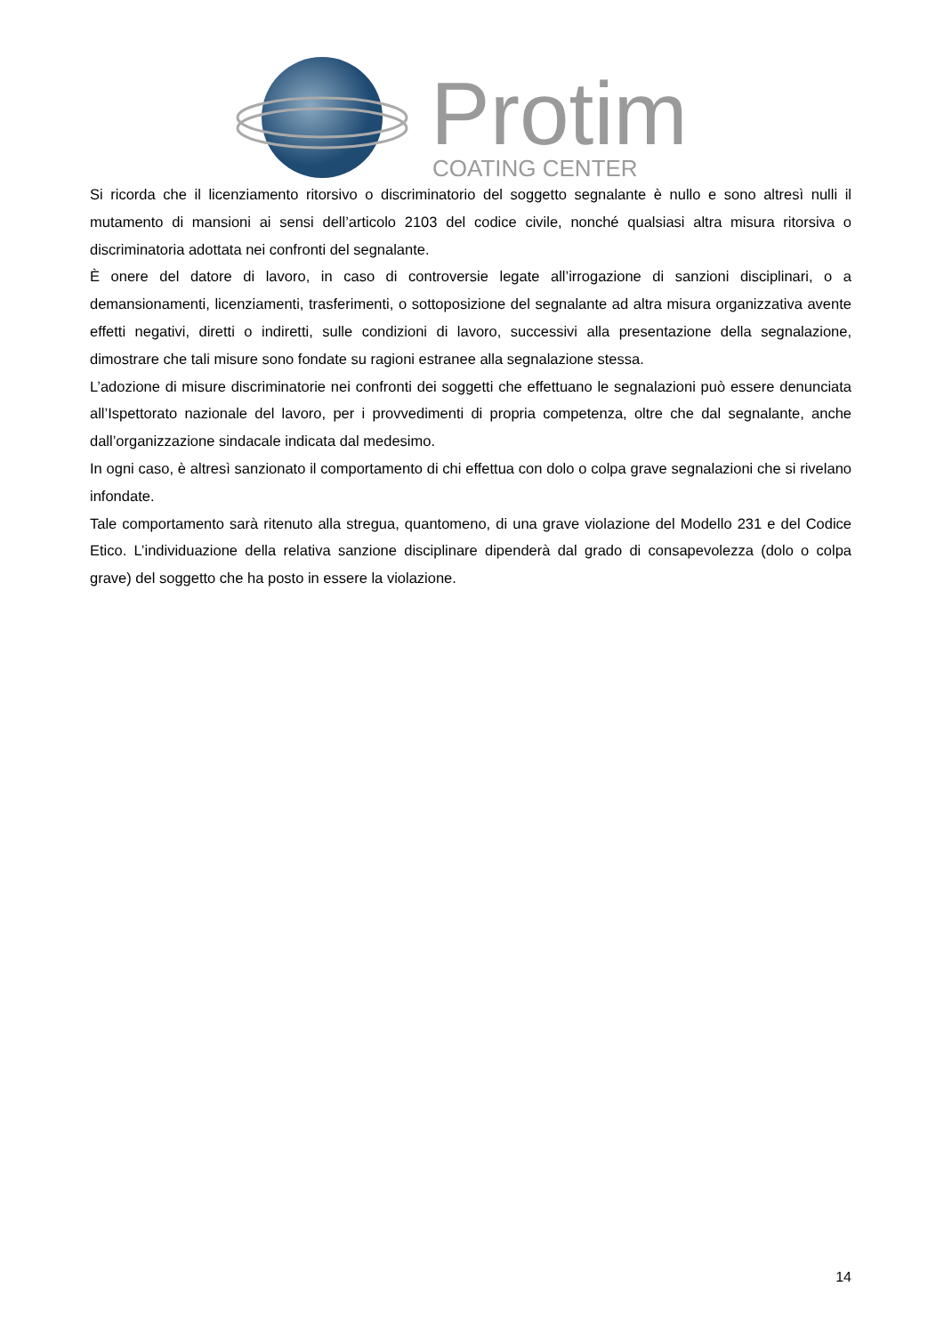Protim COATING CENTER
Si ricorda che il licenziamento ritorsivo o discriminatorio del soggetto segnalante è nullo e sono altresì nulli il mutamento di mansioni ai sensi dell’articolo 2103 del codice civile, nonché qualsiasi altra misura ritorsiva o discriminatoria adottata nei confronti del segnalante.
È onere del datore di lavoro, in caso di controversie legate all’irrogazione di sanzioni disciplinari, o a demansionamenti, licenziamenti, trasferimenti, o sottoposizione del segnalante ad altra misura organizzativa avente effetti negativi, diretti o indiretti, sulle condizioni di lavoro, successivi alla presentazione della segnalazione, dimostrare che tali misure sono fondate su ragioni estranee alla segnalazione stessa.
L’adozione di misure discriminatorie nei confronti dei soggetti che effettuano le segnalazioni può essere denunciata all’Ispettorato nazionale del lavoro, per i provvedimenti di propria competenza, oltre che dal segnalante, anche dall’organizzazione sindacale indicata dal medesimo.
In ogni caso, è altresì sanzionato il comportamento di chi effettua con dolo o colpa grave segnalazioni che si rivelano infondate.
Tale comportamento sarà ritenuto alla stregua, quantomeno, di una grave violazione del Modello 231 e del Codice Etico. L’individuazione della relativa sanzione disciplinare dipenderà dal grado di consapevolezza (dolo o colpa grave) del soggetto che ha posto in essere la violazione.
14